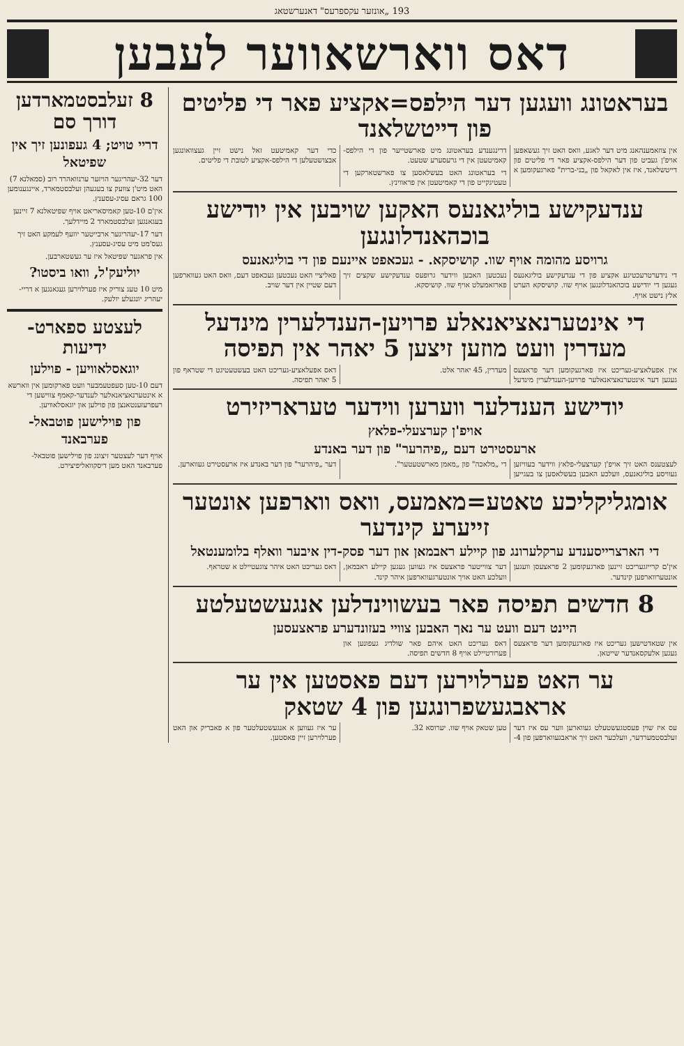193 „אונזער עקספרעס" דאנערשטאג
דאס ווארשאווער לעבען
בעראטונג וועגען דער הילפס=אקציע פאר די פליטים פון דייטשלאנד
אין צוזאמענהאנג מיט דער לאגע, וואס האט זיך געשאפען אויפ'ן געביט פון דער הילפס-אקציע פאר די פליטים פון דייטשלאנד, איז אין לאקאל פון „בני-ברית" פארגעקומען א דרינגענדע בעראטונג מיט פארשטייער פון די הילפס-קאמיטעטן אין די גרעסערע שטעט.
די בעראטונג האט בעשלאסען צו פארשטארקען די טעטיגקייט פון די קאמיטעטן אין פראווינץ.
כדי דער קאמיטעט זאל נישט זיין געצוואונגען אבצושטעלען די הילפס-אקציע לטובת די פליטים.
ענדעקישע בוליגאנעס האקען שויבען אין יודישע בוכהאנדלונגען
גרויסע מהומה אויף שוו. קושיסקא. - געכאפט איינעם פון די בוליגאנעס
די נידערטרעכטיגע אקציע פון די ענדעקישע בוליגאנעס געגען די יודישע בוכהאנדלונגען אויף שוו. קושיסקא הערט אלץ נישט אויף.
נעכטען האבען ווידער גרופעס ענדעקישע שקצים זיך פארזאמעלט אויף שוו. קושיסקא.
פאליציי האט נעכטען געכאפט דעם, וואס האט געווארפען דעם שטיין אין דער שויב.
די אינטערנאציאנאלע פרויען-הענדלערין מינדעל מעדרין וועט מוזען זיצען 5 יאהר אין תפיסה
אין אפעלאציע-געריכט איז פארגעקומען דער פראצעס געגען דער אינטערנאציאנאלער פרויען-הענדלערין מינדעל מעדרין, 45 יאהר אלט.
דאס אפעלאציע-געריכט האט בעשטעטיגט די שטראף פון 5 יאהר תפיסה.
יודישע הענדלער ווערען ווידער טעראריזירט
אויפ'ן קערצעלי-פלאץ
ארעסטירט דעם „פיהרער" פון דער באנדע
לעצטענס האט זיך אויפ'ן קערצעלי-פלאץ ווידער בעוויזען געוויסע בוליגאנעס, וועלכע האבען בעשלאסען צו בעגייען די „מלאכה" פון „מאמן מארשטעטער".
דער „פיהרער" פון דער באנדע איז ארעסטירט געווארען.
אומגליקליכע טאטע=מאמעס, וואס ווארפען אונטער זייערע קינדער
די הארצרייסענדע ערקלערונג פון קיילע ראבמאן און דער פסק-דין איבער וואלף בלומענטאל
אין'ם קרייזגעריכט זיינען פארגעקומען 2 פראצעסן וועגען אונטערווארפען קינדער.
דער צווייטער פראצעס איז געווען געגען קיילע ראבמאן, וועלכע האט אויך אונטערגעווארפען איהר קינד.
דאס געריכט האט איהר צוגעטיילט א שטראף.
8 חדשים תפיסה פאר בעשווינדלען אנגעשטעלטע
היינט דעם וועט ער נאך האבען צוויי בעזונדערע פראצעסען
אין שטאדטישען געריכט איז פארגעקומען דער פראצעס געגען אלעקסאנדער שייטאן.
דאס געריכט האט איהם פאר שולדיג געפונען און פערורטיילט אויף 8 חדשים תפיסה.
ער האט פערלוירען דעם פאסטען אין ער אראבגעשפרונגען פון 4 שטאק
עס איז שוין פעסטגעשטעלט געווארען ווער עס איז דער זעלבסטמערדער, וועלכער האט זיך אראבגעווארפען פון 4-טען שטאק אויף שוו. יערוסא 32.
ער איז געווען א אנגעשטעלטער פון א פאבריק און האט פערלוירען זיין פאסטען.
8 זעלבסטמארדען דורך סם
דריי טויט; 4 געפונען זיך אין שפיטאל
דער 32-יעהריגער הויזער ערנוואהרד רוב (סמאלנא 7) האט מיט'ן צוועק צו בעגעהן זעלבסטמארד, איינגענומען 100 גראם עסיג-עסענץ.
אין'ם 10-טען קאמיסאריאט אויף שפיטאלנא 7 זיינען בעגאנגען זעלבסטמארד 2 מיידלעך.
דער 17-יעהריגער ארבייטער יוזעף לעמקע האט זיך געס'מט מיט עסיג-עסענץ.
אין פראגער שפיטאל איז ער געשטארבען.
יוליעק'ל, וואו ביסטו?
מיט 10 טעג צוריק איז פערלוירען געגאנגען א דריי-יעהריג יונגעלע יולעק.
לעצטע ספארט-ידיעות
יוגאסלאוויען - פוילען
דעם 10-טען סעפטעמבער וועט פארקומען אין ווארשא א אינטערנאציאנאלער לענדער-קאמף צווישען די רעפרעזענטאנצן פון פוילען און יוגאסלאוויען.
פון פוילישען פוטבאל-פערבאנד
אויף דער לעצטער זיצונג פון פוילישען פוטבאל-פערבאנד האט מען דיסקוואליפיצירט.